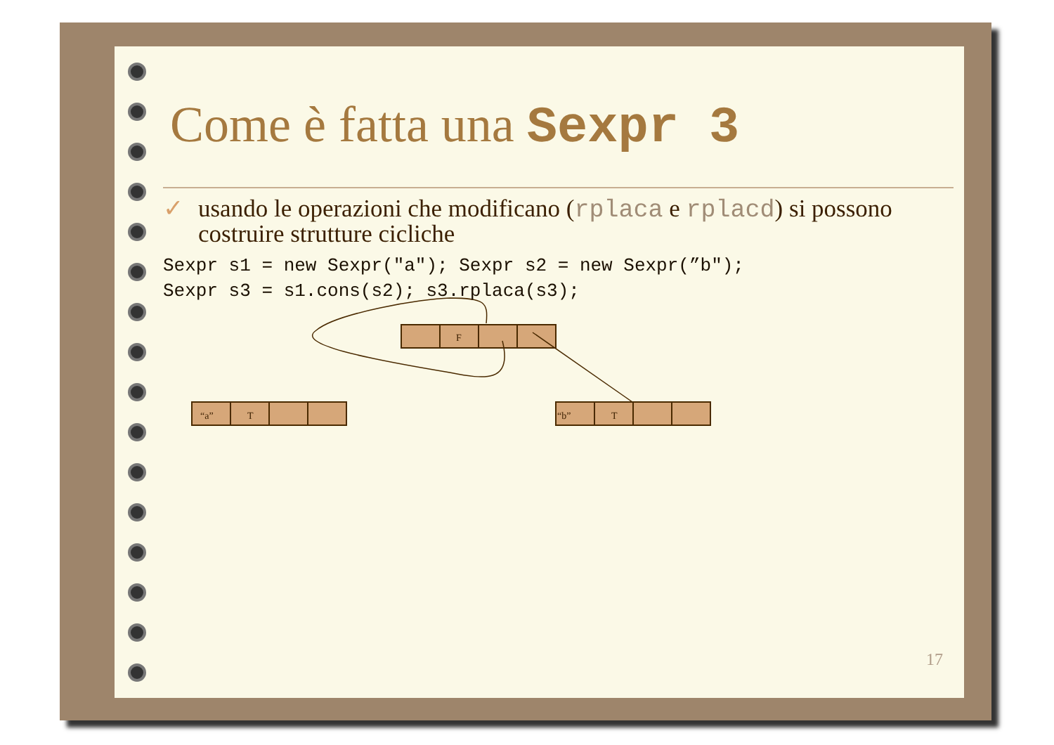F
“a”
T
“b”
T
Come è fatta una Sexpr 3
✓ usando le operazioni che modificano (rplaca e rplacd) si possono costruire strutture cicliche
Sexpr s1 = new Sexpr("a"); Sexpr s2 = new Sexpr(”b");
Sexpr s3 = s1.cons(s2); s3.rplaca(s3);
17